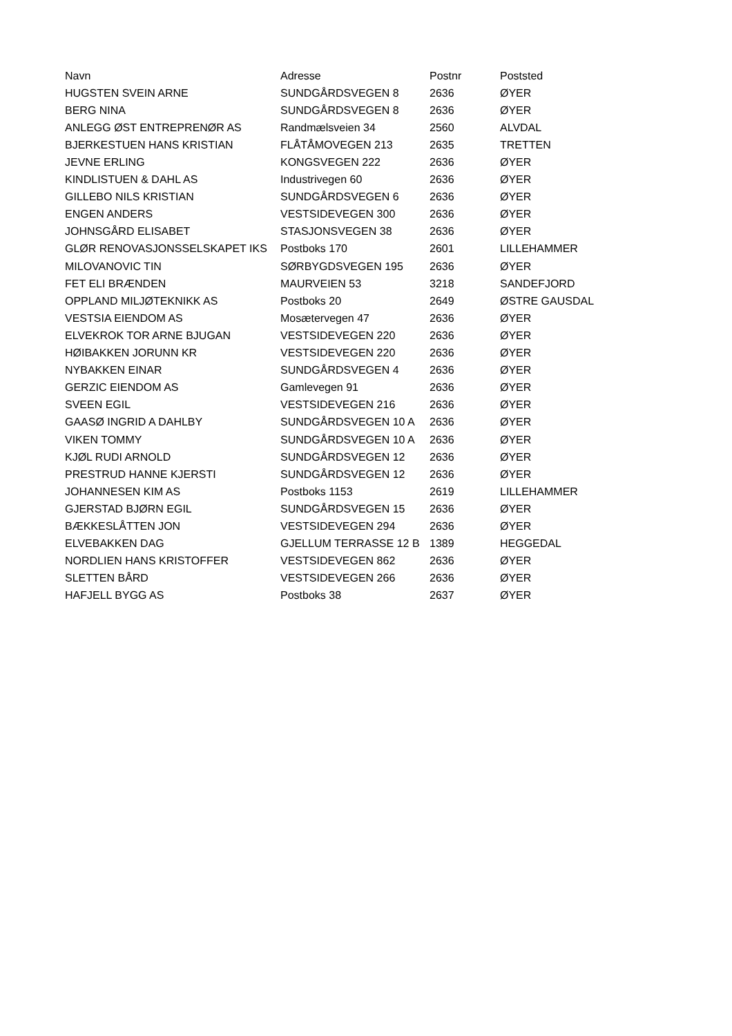| Navn | Adresse | Postnr | Poststed |
| --- | --- | --- | --- |
| HUGSTEN SVEIN ARNE | SUNDGÅRDSVEGEN 8 | 2636 | ØYER |
| BERG NINA | SUNDGÅRDSVEGEN 8 | 2636 | ØYER |
| ANLEGG ØST ENTREPRENØR AS | Randmælsveien 34 | 2560 | ALVDAL |
| BJERKESTUEN HANS KRISTIAN | FLÅTÅMOVEGEN 213 | 2635 | TRETTEN |
| JEVNE ERLING | KONGSVEGEN 222 | 2636 | ØYER |
| KINDLISTUEN & DAHL AS | Industrivegen 60 | 2636 | ØYER |
| GILLEBO NILS KRISTIAN | SUNDGÅRDSVEGEN 6 | 2636 | ØYER |
| ENGEN ANDERS | VESTSIDEVEGEN 300 | 2636 | ØYER |
| JOHNSGÅRD ELISABET | STASJONSVEGEN 38 | 2636 | ØYER |
| GLØR RENOVASJONSSELSKAPET IKS | Postboks 170 | 2601 | LILLEHAMMER |
| MILOVANOVIC TIN | SØRBYGDSVEGEN 195 | 2636 | ØYER |
| FET ELI BRÆNDEN | MAURVEIEN 53 | 3218 | SANDEFJORD |
| OPPLAND MILJØTEKNIKK AS | Postboks 20 | 2649 | ØSTRE GAUSDAL |
| VESTSIA EIENDOM AS | Mosætervegen 47 | 2636 | ØYER |
| ELVEKROK TOR ARNE BJUGAN | VESTSIDEVEGEN 220 | 2636 | ØYER |
| HØIBAKKEN JORUNN KR | VESTSIDEVEGEN 220 | 2636 | ØYER |
| NYBAKKEN EINAR | SUNDGÅRDSVEGEN 4 | 2636 | ØYER |
| GERZIC EIENDOM AS | Gamlevegen 91 | 2636 | ØYER |
| SVEEN EGIL | VESTSIDEVEGEN 216 | 2636 | ØYER |
| GAASØ INGRID A DAHLBY | SUNDGÅRDSVEGEN 10 A | 2636 | ØYER |
| VIKEN TOMMY | SUNDGÅRDSVEGEN 10 A | 2636 | ØYER |
| KJØL RUDI ARNOLD | SUNDGÅRDSVEGEN 12 | 2636 | ØYER |
| PRESTRUD HANNE KJERSTI | SUNDGÅRDSVEGEN 12 | 2636 | ØYER |
| JOHANNESEN KIM AS | Postboks 1153 | 2619 | LILLEHAMMER |
| GJERSTAD BJØRN EGIL | SUNDGÅRDSVEGEN 15 | 2636 | ØYER |
| BÆKKESLÅTTEN JON | VESTSIDEVEGEN 294 | 2636 | ØYER |
| ELVEBAKKEN DAG | GJELLUM TERRASSE 12 B | 1389 | HEGGEDAL |
| NORDLIEN HANS KRISTOFFER | VESTSIDEVEGEN 862 | 2636 | ØYER |
| SLETTEN BÅRD | VESTSIDEVEGEN 266 | 2636 | ØYER |
| HAFJELL BYGG AS | Postboks 38 | 2637 | ØYER |